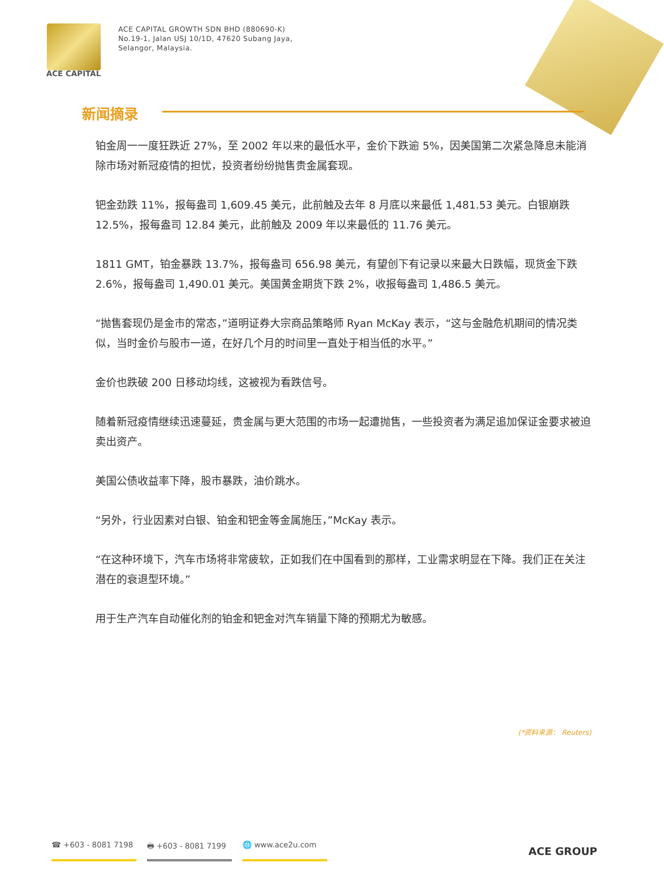ACE CAPITAL
ACE CAPITAL GROWTH SDN BHD (880690-K)
No.19-1, Jalan USJ 10/1D, 47620 Subang Jaya,
Selangor, Malaysia.
新闻摘录
铂金周一一度狂跌近 27%，至 2002 年以来的最低水平，金价下跌逾 5%，因美国第二次紧急降息未能消除市场对新冠疫情的担忧，投资者纷纷抛售贵金属套现。
钯金劲跌 11%，报每盎司 1,609.45 美元，此前触及去年 8 月底以来最低 1,481.53 美元。白银崩跌 12.5%，报每盎司 12.84 美元，此前触及 2009 年以来最低的 11.76 美元。
1811 GMT，铂金暴跌 13.7%，报每盎司 656.98 美元，有望创下有记录以来最大日跌幅，现货金下跌 2.6%，报每盎司 1,490.01 美元。美国黄金期货下跌 2%，收报每盎司 1,486.5 美元。
“抛售套现仍是金市的常态，”道明证券大宗商品策略师 Ryan McKay 表示，“这与金融危机期间的情况类似，当时金价与股市一道，在好几个月的时间里一直处于相当低的水平。”
金价也跌破 200 日移动均线，这被视为看跌信号。
随着新冠疫情继续迅速蔓延，贵金属与更大范围的市场一起遭抛售，一些投资者为满足追加保证金要求被迫卖出资产。
美国公债收益率下降，股市暴跌，油价跳水。
“另外，行业因素对白银、铂金和钯金等金属施压，”McKay 表示。
“在这种环境下，汽车市场将非常疲软，正如我们在中国看到的那样，工业需求明显在下降。我们正在关注潜在的衰退型环境。”
用于生产汽车自动催化剂的铂金和钯金对汽车销量下降的预期尤为敏感。
(*资料来源： Reuters)
☎ +603 - 8081 7198 🖶 +603 - 8081 7199 🌐 www.ace2u.com
ACE GROUP